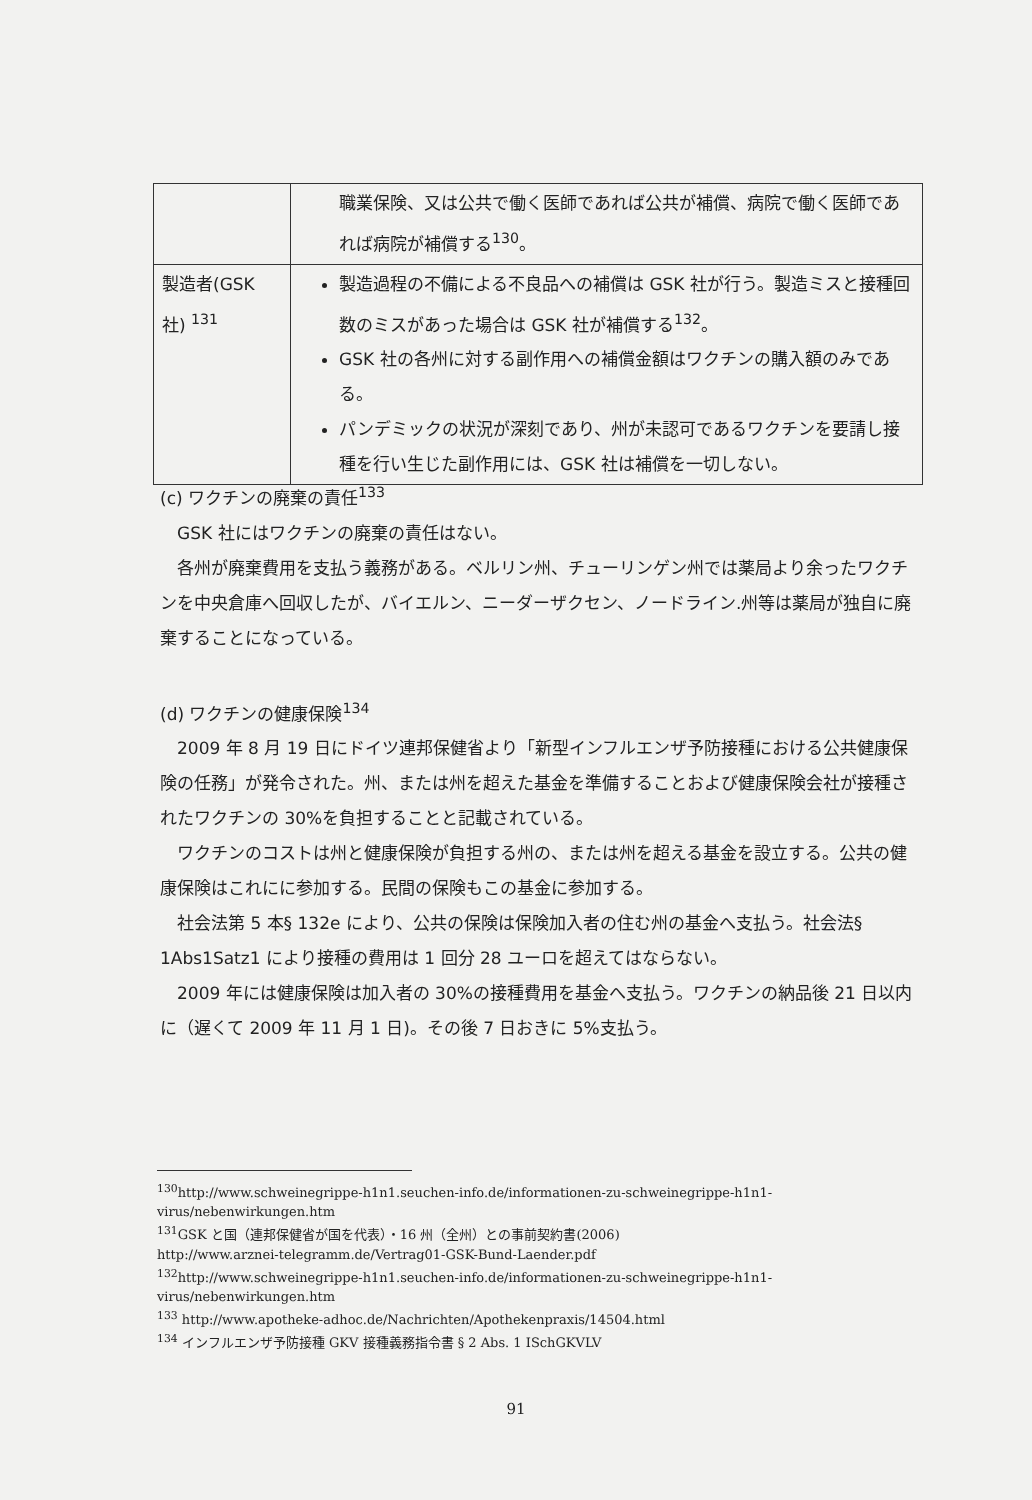| | 職業保険、又は公共で働く医師であれば公共が補償、病院で働く医師であれば病院が補償する<sup>130</sup>。 |
| 製造者(GSK 社) <sup>131</sup> | 製造過程の不備による不良品への補償は GSK 社が行う。製造ミスと接種回数のミスがあった場合は GSK 社が補償する<sup>132</sup>。 GSK 社の各州に対する副作用への補償金額はワクチンの購入額のみである。 パンデミックの状況が深刻であり、州が未認可であるワクチンを要請し接種を行い生じた副作用には、GSK 社は補償を一切しない。 |
(c) ワクチンの廃棄の責任<sup>133</sup>
GSK 社にはワクチンの廃棄の責任はない。
各州が廃棄費用を支払う義務がある。ベルリン州、チューリンゲン州では薬局より余ったワクチンを中央倉庫へ回収したが、バイエルン、ニーダーザクセン、ノードライン.州等は薬局が独自に廃棄することになっている。
(d) ワクチンの健康保険<sup>134</sup>
2009 年 8 月 19 日にドイツ連邦保健省より「新型インフルエンザ予防接種における公共健康保険の任務」が発令された。州、または州を超えた基金を準備することおよび健康保険会社が接種されたワクチンの 30%を負担することと記載されている。
ワクチンのコストは州と健康保険が負担する州の、または州を超える基金を設立する。公共の健康保険はこれにに参加する。民間の保険もこの基金に参加する。
社会法第 5 本§ 132e により、公共の保険は保険加入者の住む州の基金へ支払う。社会法§ 1Abs1Satz1 により接種の費用は 1 回分 28 ユーロを超えてはならない。
2009 年には健康保険は加入者の 30%の接種費用を基金へ支払う。ワクチンの納品後 21 日以内に（遅くて 2009 年 11 月 1 日)。その後 7 日おきに 5%支払う。
<sup>130</sup> http://www.schweinegrippe-h1n1.seuchen-info.de/informationen-zu-schweinegrippe-h1n1-virus/nebenwirkungen.htm
<sup>131</sup> GSK と国（連邦保健省が国を代表）・16 州（全州）との事前契約書(2006)
http://www.arznei-telegramm.de/Vertrag01-GSK-Bund-Laender.pdf
<sup>132</sup> http://www.schweinegrippe-h1n1.seuchen-info.de/informationen-zu-schweinegrippe-h1n1-virus/nebenwirkungen.htm
<sup>133</sup> http://www.apotheke-adhoc.de/Nachrichten/Apothekenpraxis/14504.html
<sup>134</sup> インフルエンザ予防接種 GKV 接種義務指令書 § 2 Abs. 1 ISchGKVLV
91